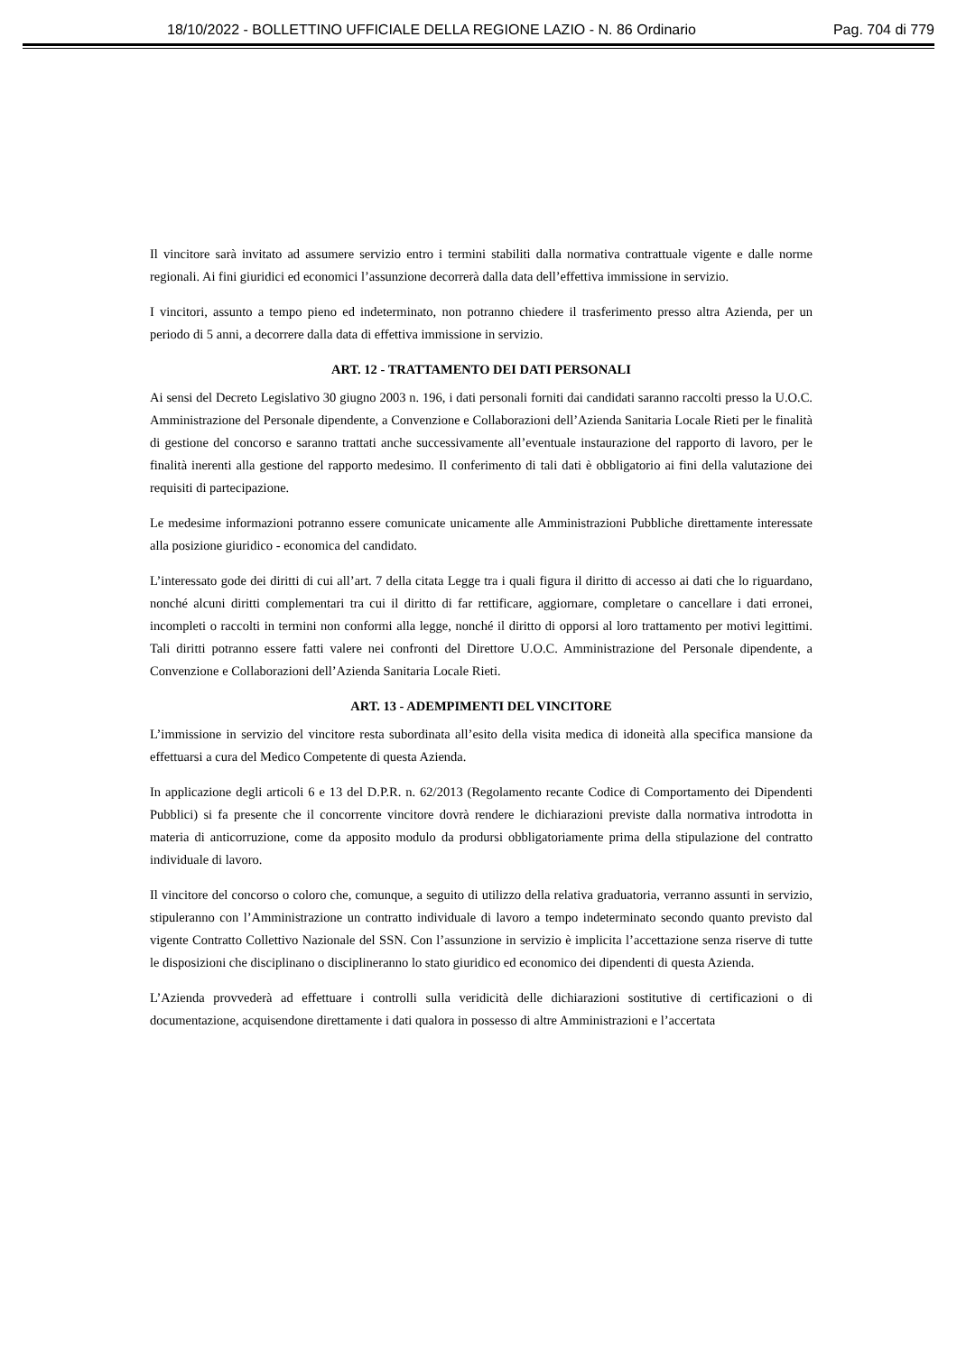18/10/2022 - BOLLETTINO UFFICIALE DELLA REGIONE LAZIO - N. 86 Ordinario Pag. 704 di 779
Il vincitore sarà invitato ad assumere servizio entro i termini stabiliti dalla normativa contrattuale vigente e dalle norme regionali. Ai fini giuridici ed economici l’assunzione decorrerà dalla data dell’effettiva immissione in servizio.
I vincitori, assunto a tempo pieno ed indeterminato, non potranno chiedere il trasferimento presso altra Azienda, per un periodo di 5 anni, a decorrere dalla data di effettiva immissione in servizio.
ART. 12 - TRATTAMENTO DEI DATI PERSONALI
Ai sensi del Decreto Legislativo 30 giugno 2003 n. 196, i dati personali forniti dai candidati saranno raccolti presso la U.O.C. Amministrazione del Personale dipendente, a Convenzione e Collaborazioni dell’Azienda Sanitaria Locale Rieti per le finalità di gestione del concorso e saranno trattati anche successivamente all’eventuale instaurazione del rapporto di lavoro, per le finalità inerenti alla gestione del rapporto medesimo. Il conferimento di tali dati è obbligatorio ai fini della valutazione dei requisiti di partecipazione.
Le medesime informazioni potranno essere comunicate unicamente alle Amministrazioni Pubbliche direttamente interessate alla posizione giuridico - economica del candidato.
L’interessato gode dei diritti di cui all’art. 7 della citata Legge tra i quali figura il diritto di accesso ai dati che lo riguardano, nonché alcuni diritti complementari tra cui il diritto di far rettificare, aggiornare, completare o cancellare i dati erronei, incompleti o raccolti in termini non conformi alla legge, nonché il diritto di opporsi al loro trattamento per motivi legittimi. Tali diritti potranno essere fatti valere nei confronti del Direttore U.O.C. Amministrazione del Personale dipendente, a Convenzione e Collaborazioni dell’Azienda Sanitaria Locale Rieti.
ART. 13 - ADEMPIMENTI DEL VINCITORE
L’immissione in servizio del vincitore resta subordinata all’esito della visita medica di idoneità alla specifica mansione da effettuarsi a cura del Medico Competente di questa Azienda.
In applicazione degli articoli 6 e 13 del D.P.R. n. 62/2013 (Regolamento recante Codice di Comportamento dei Dipendenti Pubblici) si fa presente che il concorrente vincitore dovrà rendere le dichiarazioni previste dalla normativa introdotta in materia di anticorruzione, come da apposito modulo da prodursi obbligatoriamente prima della stipulazione del contratto individuale di lavoro.
Il vincitore del concorso o coloro che, comunque, a seguito di utilizzo della relativa graduatoria, verranno assunti in servizio, stipuleranno con l’Amministrazione un contratto individuale di lavoro a tempo indeterminato secondo quanto previsto dal vigente Contratto Collettivo Nazionale del SSN. Con l’assunzione in servizio è implicita l’accettazione senza riserve di tutte le disposizioni che disciplinano o discipline­ranno lo stato giuridico ed economico dei dipendenti di questa Azienda.
L’Azienda provvederà ad effettuare i controlli sulla veridicità delle dichiarazioni sostitutive di certificazioni o di documentazione, acquisendone direttamente i dati qualora in possesso di altre Amministrazioni e l’accertata